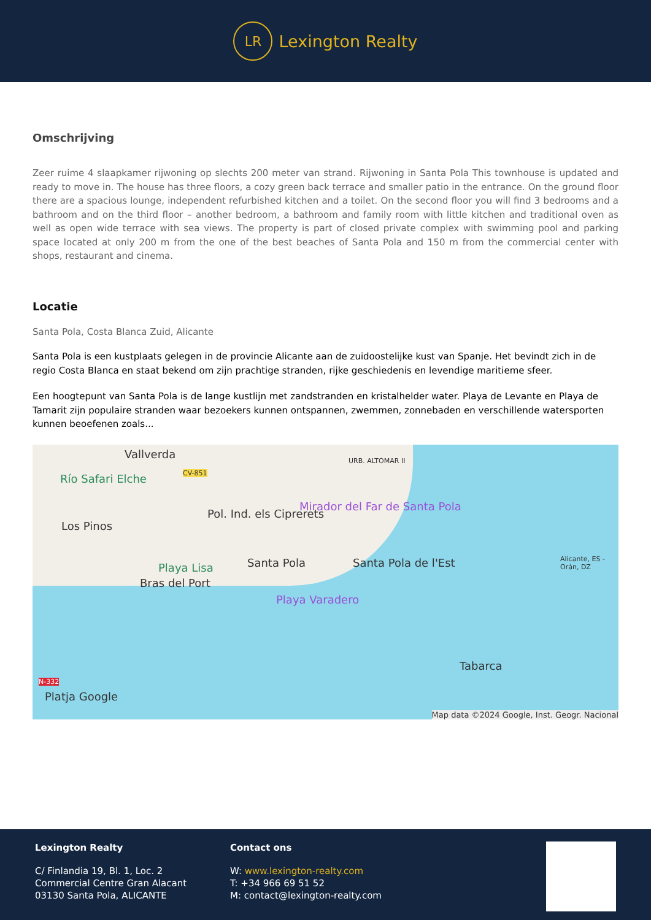LR
Lexington Realty
Omschrijving
Zeer ruime 4 slaapkamer rijwoning op slechts 200 meter van strand. Rijwoning in Santa Pola This townhouse is updated and ready to move in. The house has three floors, a cozy green back terrace and smaller patio in the entrance. On the ground floor there are a spacious lounge, independent refurbished kitchen and a toilet. On the second floor you will find 3 bedrooms and a bathroom and on the third floor – another bedroom, a bathroom and family room with little kitchen and traditional oven as well as open wide terrace with sea views. The property is part of closed private complex with swimming pool and parking space located at only 200 m from the one of the best beaches of Santa Pola and 150 m from the commercial center with shops, restaurant and cinema.
Locatie
Santa Pola, Costa Blanca Zuid, Alicante
Santa Pola is een kustplaats gelegen in de provincie Alicante aan de zuidoostelijke kust van Spanje. Het bevindt zich in de regio Costa Blanca en staat bekend om zijn prachtige stranden, rijke geschiedenis en levendige maritieme sfeer.
Een hoogtepunt van Santa Pola is de lange kustlijn met zandstranden en kristalhelder water. Playa de Levante en Playa de Tamarit zijn populaire stranden waar bezoekers kunnen ontspannen, zwemmen, zonnebaden en verschillende watersporten kunnen beoefenen zoals...
Vallverda
Río Safari Elche CV-851
URB. ALTOMAR II
Mirador del Far de Santa Pola
Los Pinos
Pol. Ind. els Ciprerets
Playa Lisa Santa Pola Santa Pola de l'Est
Bras del Port
Playa Varadero
Tabarca
N-332
Platja Google
Alicante, ES - Orán, DZ
Map data ©2024 Google, Inst. Geogr. Nacional
Lexington Realty
C/ Finlandia 19, Bl. 1, Loc. 2
Commercial Centre Gran Alacant
03130 Santa Pola, ALICANTE
Contact ons
W: www.lexington-realty.com
T: +34 966 69 51 52
M: contact@lexington-realty.com